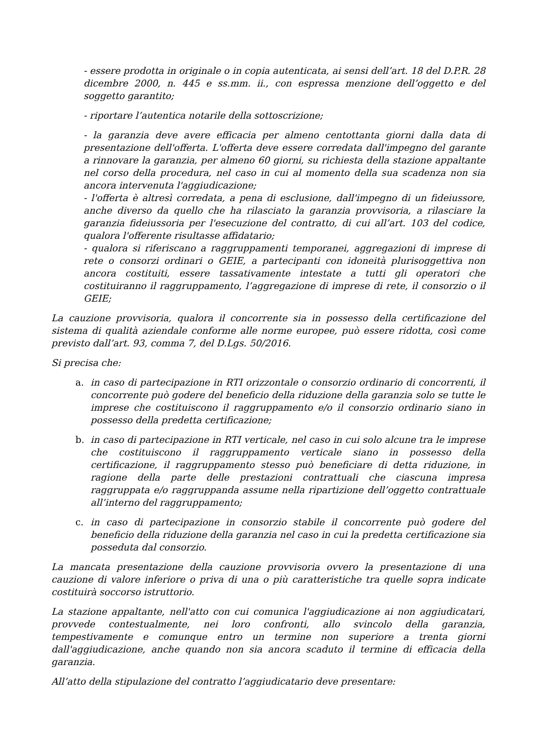- essere prodotta in originale o in copia autenticata, ai sensi dell’art. 18 del D.P.R. 28 dicembre 2000, n. 445 e ss.mm. ii., con espressa menzione dell’oggetto e del soggetto garantito;
- riportare l’autentica notarile della sottoscrizione;
- la garanzia deve avere efficacia per almeno centottanta giorni dalla data di presentazione dell'offerta. L'offerta deve essere corredata dall'impegno del garante a rinnovare la garanzia, per almeno 60 giorni, su richiesta della stazione appaltante nel corso della procedura, nel caso in cui al momento della sua scadenza non sia ancora intervenuta l'aggiudicazione;
- l'offerta è altresì corredata, a pena di esclusione, dall'impegno di un fideiussore, anche diverso da quello che ha rilasciato la garanzia provvisoria, a rilasciare la garanzia fideiussoria per l'esecuzione del contratto, di cui all’art. 103 del codice, qualora l'offerente risultasse affidatario;
- qualora si riferiscano a raggruppamenti temporanei, aggregazioni di imprese di rete o consorzi ordinari o GEIE, a partecipanti con idoneità plurisoggettiva non ancora costituiti, essere tassativamente intestate a tutti gli operatori che costituiranno il raggruppamento, l’aggregazione di imprese di rete, il consorzio o il GEIE;
La cauzione provvisoria, qualora il concorrente sia in possesso della certificazione del sistema di qualità aziendale conforme alle norme europee, può essere ridotta, così come previsto dall’art. 93, comma 7, del D.Lgs. 50/2016.
Si precisa che:
a. in caso di partecipazione in RTI orizzontale o consorzio ordinario di concorrenti, il concorrente può godere del beneficio della riduzione della garanzia solo se tutte le imprese che costituiscono il raggruppamento e/o il consorzio ordinario siano in possesso della predetta certificazione;
b. in caso di partecipazione in RTI verticale, nel caso in cui solo alcune tra le imprese che costituiscono il raggruppamento verticale siano in possesso della certificazione, il raggruppamento stesso può beneficiare di detta riduzione, in ragione della parte delle prestazioni contrattuali che ciascuna impresa raggruppata e/o raggruppanda assume nella ripartizione dell’oggetto contrattuale all’interno del raggruppamento;
c. in caso di partecipazione in consorzio stabile il concorrente può godere del beneficio della riduzione della garanzia nel caso in cui la predetta certificazione sia posseduta dal consorzio.
La mancata presentazione della cauzione provvisoria ovvero la presentazione di una cauzione di valore inferiore o priva di una o più caratteristiche tra quelle sopra indicate costituirà soccorso istruttorio.
La stazione appaltante, nell'atto con cui comunica l'aggiudicazione ai non aggiudicatari, provvede contestualmente, nei loro confronti, allo svincolo della garanzia, tempestivamente e comunque entro un termine non superiore a trenta giorni dall'aggiudicazione, anche quando non sia ancora scaduto il termine di efficacia della garanzia.
All’atto della stipulazione del contratto l’aggiudicatario deve presentare: